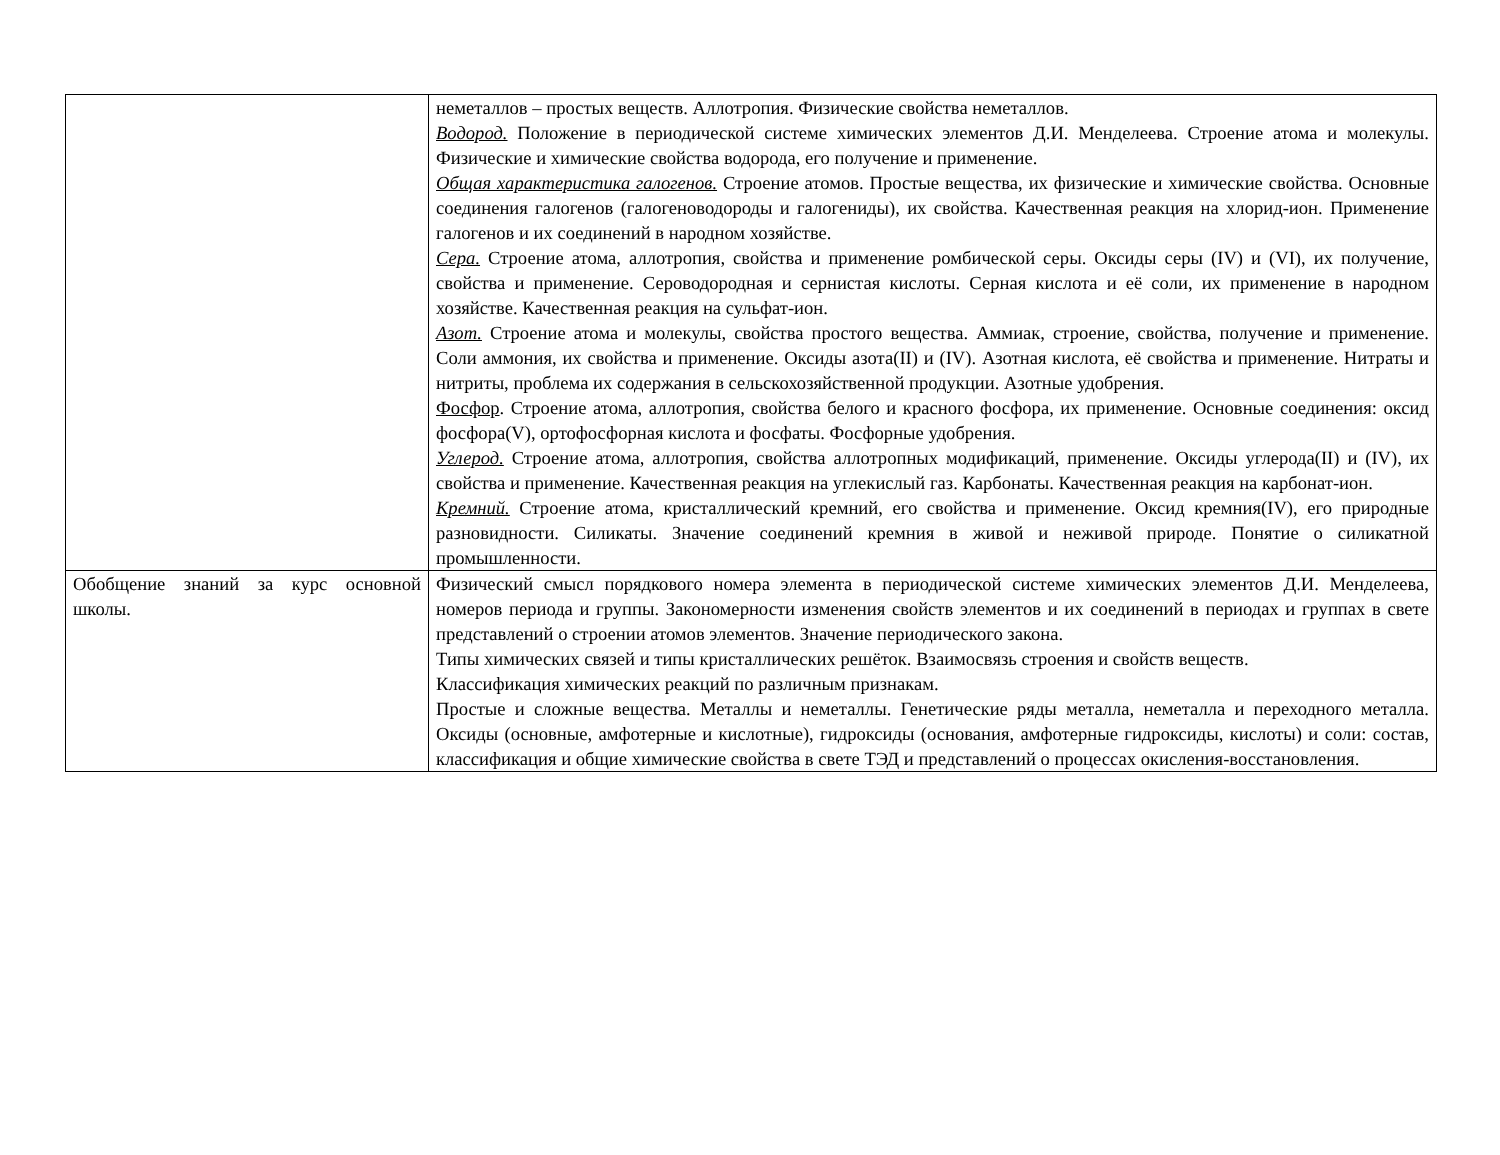| | неметаллов – простых веществ. Аллотропия. Физические свойства неметаллов. Водород. Положение в периодической системе химических элементов Д.И. Менделеева. Строение атома и молекулы. Физические и химические свойства водорода, его получение и применение. Общая характеристика галогенов. Строение атомов. Простые вещества, их физические и химические свойства. Основные соединения галогенов (галогеноводороды и галогениды), их свойства. Качественная реакция на хлорид-ион. Применение галогенов и их соединений в народном хозяйстве. Сера. Строение атома, аллотропия, свойства и применение ромбической серы. Оксиды серы (IV) и (VI), их получение, свойства и применение. Сероводородная и сернистая кислоты. Серная кислота и её соли, их применение в народном хозяйстве. Качественная реакция на сульфат-ион. Азот. Строение атома и молекулы, свойства простого вещества. Аммиак, строение, свойства, получение и применение. Соли аммония, их свойства и применение. Оксиды азота(II) и (IV). Азотная кислота, её свойства и применение. Нитраты и нитриты, проблема их содержания в сельскохозяйственной продукции. Азотные удобрения. Фосфор . Строение атома, аллотропия, свойства белого и красного фосфора, их применение. Основные соединения: оксид фосфора(V), ортофосфорная кислота и фосфаты. Фосфорные удобрения. Углерод. Строение атома, аллотропия, свойства аллотропных модификаций, применение. Оксиды углерода(II) и (IV), их свойства и применение. Качественная реакция на углекислый газ. Карбонаты. Качественная реакция на карбонат-ион. Кремний. Строение атома, кристаллический кремний, его свойства и применение. Оксид кремния(IV), его природные разновидности. Силикаты. Значение соединений кремния в живой и неживой природе. Понятие о силикатной промышленности. |
| Обобщение знаний за курс основной школы. | Физический смысл порядкового номера элемента в периодической системе химических элементов Д.И. Менделеева, номеров периода и группы. Закономерности изменения свойств элементов и их соединений в периодах и группах в свете представлений о строении атомов элементов. Значение периодического закона. Типы химических связей и типы кристаллических решёток. Взаимосвязь строения и свойств веществ. Классификация химических реакций по различным признакам. Простые и сложные вещества. Металлы и неметаллы. Генетические ряды металла, неметалла и переходного металла. Оксиды (основные, амфотерные и кислотные), гидроксиды (основания, амфотерные гидроксиды, кислоты) и соли: состав, классификация и общие химические свойства в свете ТЭД и представлений о процессах окисления-восстановления. |